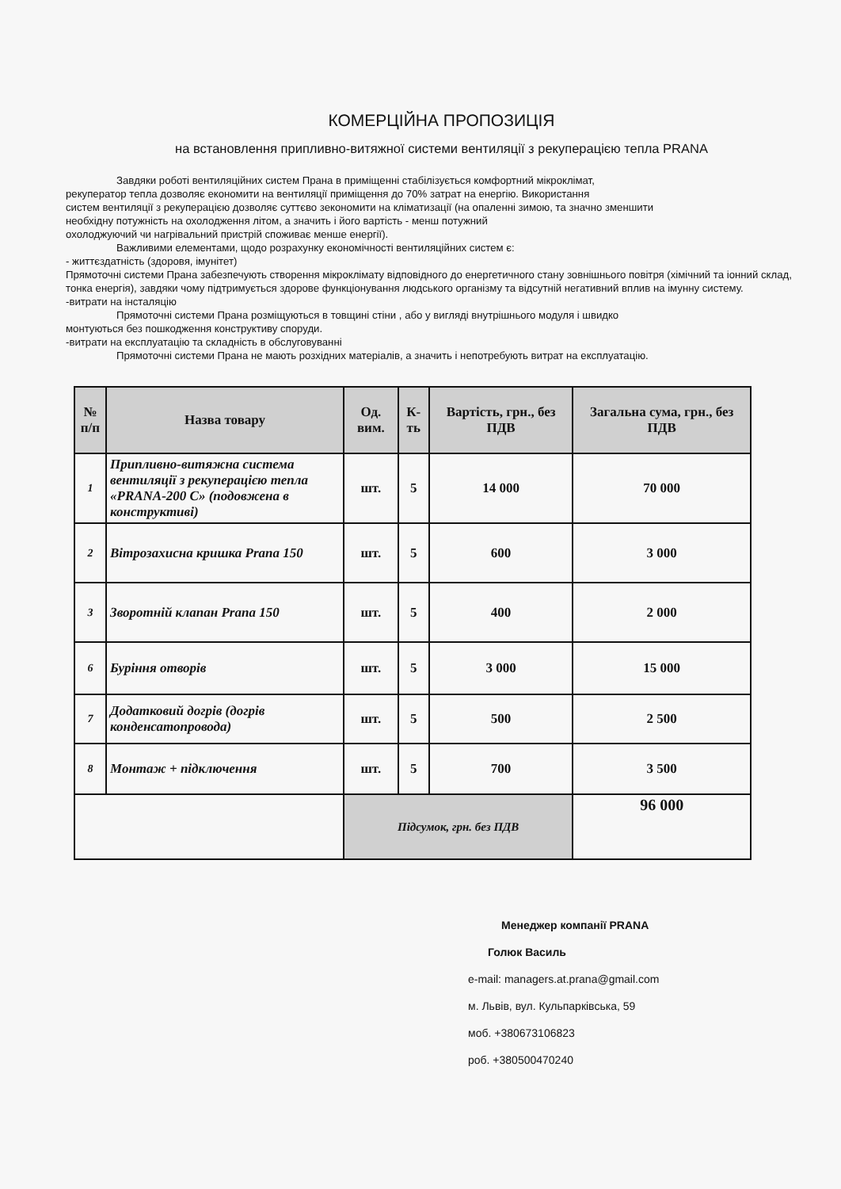КОМЕРЦІЙНА ПРОПОЗИЦІЯ
на встановлення припливно-витяжної системи вентиляції з рекуперацією тепла PRANA
Завдяки роботі вентиляційних систем Прана в приміщенні стабілізується комфортний мікроклімат,
рекуператор тепла дозволяє економити на вентиляції приміщення до 70% затрат на енергію. Використання
систем вентиляції з рекуперацією дозволяє суттєво зекономити на кліматизації (на опаленні зимою, та значно зменшити
необхідну потужність на охолодження літом, а значить і його вартість - менш потужний
охолоджуючий чи нагрівальний пристрій споживає менше енергії).
Важливими елементами, щодо розрахунку економічності вентиляційних систем є:
- життєздатність (здоровя, імунітет)
Прямоточні системи Прана забезпечують створення мікроклімату відповідного до енергетичного стану зовнішнього повітря (хімічний та іонний склад, тонка енергія), завдяки чому підтримується здорове функціонування людського організму та відсутній негативний вплив на імунну систему.
-витрати на інсталяцію
Прямоточні системи Прана розміщуються в товщині стіни , або у вигляді внутрішнього модуля і швидко
монтуються без пошкодження конструктиву споруди.
-витрати на експлуатацію та складність в обслуговуванні
Прямоточні системи Прана не мають розхідних матеріалів, а значить і непотребують витрат на експлуатацію.
| № п/п | Назва товару | Од. вим. | К-ть | Вартість, грн., без ПДВ | Загальна сума, грн., без ПДВ |
| --- | --- | --- | --- | --- | --- |
| 1 | Припливно-витяжна система вентиляції з рекуперацією тепла «PRANA-200 C» (подовжена в конструктиві) | шт. | 5 | 14 000 | 70 000 |
| 2 | Вітрозахисна кришка Prana 150 | шт. | 5 | 600 | 3 000 |
| 3 | Зворотній клапан Prana 150 | шт. | 5 | 400 | 2 000 |
| 6 | Буріння отворів | шт. | 5 | 3 000 | 15 000 |
| 7 | Додатковий догрів (догрів конденсатопровода) | шт. | 5 | 500 | 2 500 |
| 8 | Монтаж + підключення | шт. | 5 | 700 | 3 500 |
| | | Підсумок, грн. без ПДВ | | | 96 000 |
Менеджер компанії PRANA
Голюк Василь
e-mail: managers.at.prana@gmail.com
м. Львів, вул. Кульпарківська, 59
моб. +380673106823
роб. +380500470240